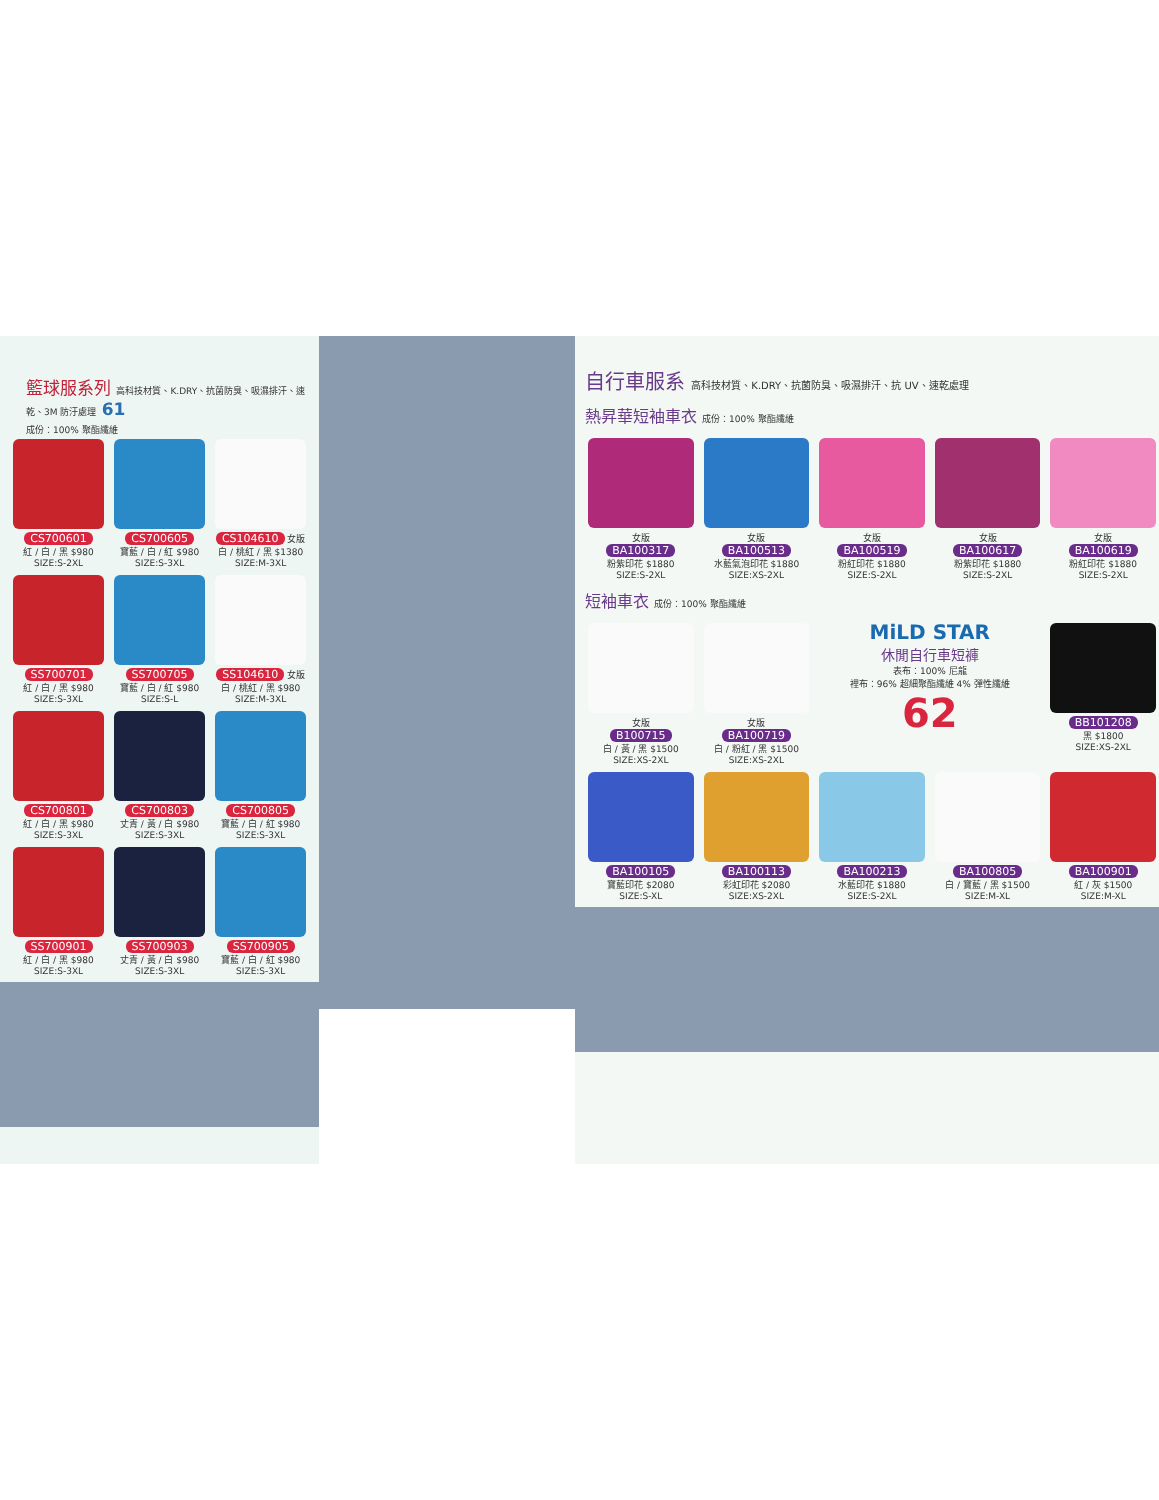籃球服系列 高科技材質、K.DRY、抗菌防臭、吸濕排汗、速乾、3M 防汙處理 61
成份：100% 聚酯纖維
CS700601
紅 / 白 / 黑 $980
SIZE:S-2XL
CS700605
寶藍 / 白 / 紅 $980
SIZE:S-3XL
CS104610 女版
白 / 桃紅 / 黑 $1380
SIZE:M-3XL
SS700701
紅 / 白 / 黑 $980
SIZE:S-3XL
SS700705
寶藍 / 白 / 紅 $980
SIZE:S-L
SS104610 女版
白 / 桃紅 / 黑 $980
SIZE:M-3XL
CS700801
紅 / 白 / 黑 $980
SIZE:S-3XL
CS700803
丈青 / 黃 / 白 $980
SIZE:S-3XL
CS700805
寶藍 / 白 / 紅 $980
SIZE:S-3XL
SS700901
紅 / 白 / 黑 $980
SIZE:S-3XL
SS700903
丈青 / 黃 / 白 $980
SIZE:S-3XL
SS700905
寶藍 / 白 / 紅 $980
SIZE:S-3XL
自行車服系 高科技材質、K.DRY、抗菌防臭、吸濕排汗、抗 UV、速乾處理
熱昇華短袖車衣 成份：100% 聚酯纖維
女版
BA100317
粉紫印花 $1880
SIZE:S-2XL
女版
BA100513
水藍氣泡印花 $1880
SIZE:XS-2XL
女版
BA100519
粉紅印花 $1880
SIZE:S-2XL
女版
BA100617
粉紫印花 $1880
SIZE:S-2XL
女版
BA100619
粉紅印花 $1880
SIZE:S-2XL
短袖車衣 成份：100% 聚酯纖維
女版
B100715
白 / 黃 / 黑 $1500
SIZE:XS-2XL
女版
BA100719
白 / 粉紅 / 黑 $1500
SIZE:XS-2XL
MiLD STAR
休閒自行車短褲
表布：100% 尼龍
裡布：96% 超細聚酯纖維 4% 彈性纖維
62
BB101208
黑 $1800
SIZE:XS-2XL
BA100105
寶藍印花 $2080
SIZE:S-XL
BA100113
彩虹印花 $2080
SIZE:XS-2XL
BA100213
水藍印花 $1880
SIZE:S-2XL
BA100805
白 / 寶藍 / 黑 $1500
SIZE:M-XL
BA100901
紅 / 灰 $1500
SIZE:M-XL